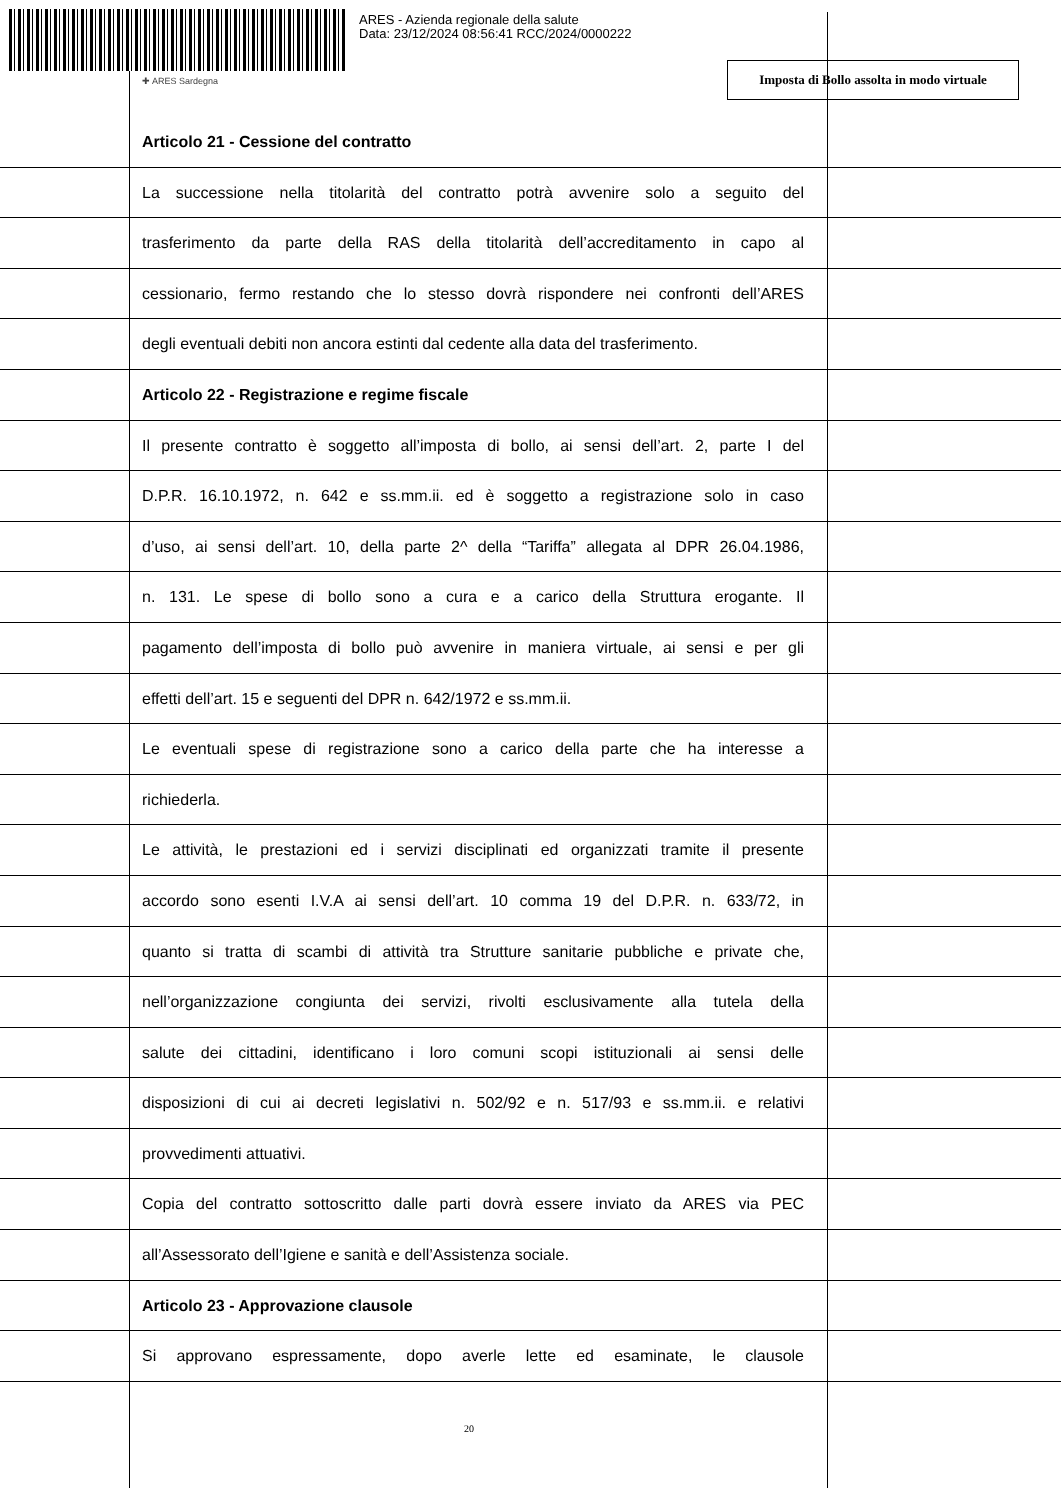ARES - Azienda regionale della salute
Data: 23/12/2024 08:56:41 RCC/2024/0000222
✚ ARES Sardegna
Imposta di Bollo assolta in modo virtuale
Articolo 21 - Cessione del contratto
La successione nella titolarità del contratto potrà avvenire solo a seguito del
trasferimento da parte della RAS della titolarità dell’accreditamento in capo al
cessionario, fermo restando che lo stesso dovrà rispondere nei confronti dell’ARES
degli eventuali debiti non ancora estinti dal cedente alla data del trasferimento.
Articolo 22 - Registrazione e regime fiscale
Il presente contratto è soggetto all’imposta di bollo, ai sensi dell’art. 2, parte I del
D.P.R. 16.10.1972, n. 642 e ss.mm.ii. ed è soggetto a registrazione solo in caso
d’uso, ai sensi dell’art. 10, della parte 2^ della “Tariffa” allegata al DPR 26.04.1986,
n. 131. Le spese di bollo sono a cura e a carico della Struttura erogante. Il
pagamento dell’imposta di bollo può avvenire in maniera virtuale, ai sensi e per gli
effetti dell’art. 15 e seguenti del DPR n. 642/1972 e ss.mm.ii.
Le eventuali spese di registrazione sono a carico della parte che ha interesse a
richiederla.
Le attività, le prestazioni ed i servizi disciplinati ed organizzati tramite il presente
accordo sono esenti I.V.A ai sensi dell’art. 10 comma 19 del D.P.R. n. 633/72, in
quanto si tratta di scambi di attività tra Strutture sanitarie pubbliche e private che,
nell’organizzazione congiunta dei servizi, rivolti esclusivamente alla tutela della
salute dei cittadini, identificano i loro comuni scopi istituzionali ai sensi delle
disposizioni di cui ai decreti legislativi n. 502/92 e n. 517/93 e ss.mm.ii. e relativi
provvedimenti attuativi.
Copia del contratto sottoscritto dalle parti dovrà essere inviato da ARES via PEC
all’Assessorato dell’Igiene e sanità e dell’Assistenza sociale.
Articolo 23 - Approvazione clausole
Si approvano espressamente, dopo averle lette ed esaminate, le clausole
20